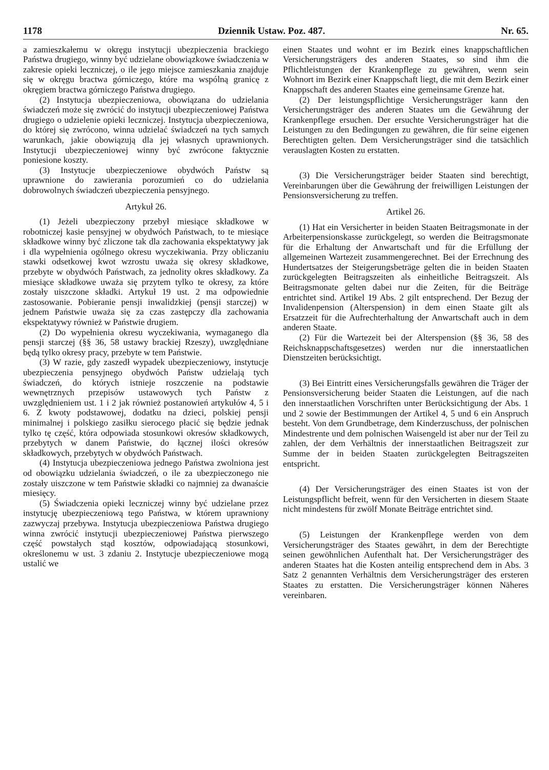1178 Dziennik Ustaw. Poz. 487. Nr. 65.
a zamieszkałemu w okręgu instytucji ubezpieczenia brackiego Państwa drugiego, winny być udzielane obowiązkowe świadczenia w zakresie opieki leczniczej, o ile jego miejsce zamieszkania znajduje się w okręgu bractwa górniczego, które ma wspólną granicę z okręgiem bractwa górniczego Państwa drugiego.
(2) Instytucja ubezpieczeniowa, obowiązana do udzielania świadczeń może się zwrócić do instytucji ubezpieczeniowej Państwa drugiego o udzielenie opieki leczniczej. Instytucja ubezpieczeniowa, do której się zwrócono, winna udzielać świadczeń na tych samych warunkach, jakie obowiązują dla jej własnych uprawnionych. Instytucji ubezpieczeniowej winny być zwrócone faktycznie poniesione koszty.
(3) Instytucje ubezpieczeniowe obydwóch Państw są uprawnione do zawierania porozumień co do udzielania dobrowolnych świadczeń ubezpieczenia pensyjnego.
Artykuł 26.
(1) Jeżeli ubezpieczony przebył miesiące składkowe w robotniczej kasie pensyjnej w obydwóch Państwach, to te miesiące składkowe winny być zliczone tak dla zachowania ekspektatywy jak i dla wypełnienia ogólnego okresu wyczekiwania. Przy obliczaniu stawki odsetkowej kwot wzrostu uważa się okresy składkowe, przebyte w obydwóch Państwach, za jednolity okres składkowy. Za miesiące składkowe uważa się przytem tylko te okresy, za które zostały uiszczone składki. Artykuł 19 ust. 2 ma odpowiednie zastosowanie. Pobieranie pensji inwalidzkiej (pensji starczej) w jednem Państwie uważa się za czas zastępczy dla zachowania ekspektatywy również w Państwie drugiem.
(2) Do wypełnienia okresu wyczekiwania, wymaganego dla pensji starczej (§§ 36, 58 ustawy brackiej Rzeszy), uwzględniane będą tylko okresy pracy, przebyte w tem Państwie.
(3) W razie, gdy zaszedł wypadek ubezpieczeniowy, instytucje ubezpieczenia pensyjnego obydwóch Państw udzielają tych świadczeń, do których istnieje roszczenie na podstawie wewnętrznych przepisów ustawowych tych Państw z uwzględnieniem ust. 1 i 2 jak również postanowień artykułów 4, 5 i 6. Z kwoty podstawowej, dodatku na dzieci, polskiej pensji minimalnej i polskiego zasiłku sierocego płacić się będzie jednak tylko tę część, która odpowiada stosunkowi okresów składkowych, przebytych w danem Państwie, do łącznej ilości okresów składkowych, przebytych w obydwóch Państwach.
(4) Instytucja ubezpieczeniowa jednego Państwa zwolniona jest od obowiązku udzielania świadczeń, o ile za ubezpieczonego nie zostały uiszczone w tem Państwie składki co najmniej za dwanaście miesięcy.
(5) Świadczenia opieki leczniczej winny być udzielane przez instytucję ubezpieczeniową tego Państwa, w którem uprawniony zazwyczaj przebywa. Instytucja ubezpieczeniowa Państwa drugiego winna zwrócić instytucji ubezpieczeniowej Państwa pierwszego część powstałych stąd kosztów, odpowiadającą stosunkowi, określonemu w ust. 3 zdaniu 2. Instytucje ubezpieczeniowe mogą ustalić we
einen Staates und wohnt er im Bezirk eines knappschaftlichen Versicherungsträgers des anderen Staates, so sind ihm die Pflichtleistungen der Krankenpflege zu gewähren, wenn sein Wohnort im Bezirk einer Knappschaft liegt, die mit dem Bezirk einer Knappschaft des anderen Staates eine gemeinsame Grenze hat.
(2) Der leistungspflichtige Versicherungsträger kann den Versicherungsträger des anderen Staates um die Gewährung der Krankenpflege ersuchen. Der ersuchte Versicherungsträger hat die Leistungen zu den Bedingungen zu gewähren, die für seine eigenen Berechtigten gelten. Dem Versicherungsträger sind die tatsächlich verauslagten Kosten zu erstatten.
(3) Die Versicherungsträger beider Staaten sind berechtigt, Vereinbarungen über die Gewährung der freiwilligen Leistungen der Pensionsversicherung zu treffen.
Artikel 26.
(1) Hat ein Versicherter in beiden Staaten Beitragsmonate in der Arbeiterpensionskasse zurückgelegt, so werden die Beitragsmonate für die Erhaltung der Anwartschaft und für die Erfüllung der allgemeinen Wartezeit zusammengerechnet. Bei der Errechnung des Hundertsatzes der Steigerungsbeträge gelten die in beiden Staaten zurückgelegten Beitragszeiten als einheitliche Beitragszeit. Als Beitragsmonate gelten dabei nur die Zeiten, für die Beiträge entrichtet sind. Artikel 19 Abs. 2 gilt entsprechend. Der Bezug der Invalidenpension (Alterspension) in dem einen Staate gilt als Ersatzzeit für die Aufrechterhaltung der Anwartschaft auch in dem anderen Staate.
(2) Für die Wartezeit bei der Alterspension (§§ 36, 58 des Reichsknappschaftsgesetzes) werden nur die innerstaatlichen Dienstzeiten berücksichtigt.
(3) Bei Eintritt eines Versicherungsfalls gewähren die Träger der Pensionsversicherung beider Staaten die Leistungen, auf die nach den innerstaatlichen Vorschriften unter Berücksichtigung der Abs. 1 und 2 sowie der Bestimmungen der Artikel 4, 5 und 6 ein Anspruch besteht. Von dem Grundbetrage, dem Kinderzuschuss, der polnischen Mindestrente und dem polnischen Waisengeld ist aber nur der Teil zu zahlen, der dem Verhältnis der innerstaatlichen Beitragszeit zur Summe der in beiden Staaten zurückgelegten Beitragszeiten entspricht.
(4) Der Versicherungsträger des einen Staates ist von der Leistungspflicht befreit, wenn für den Versicherten in diesem Staate nicht mindestens für zwölf Monate Beiträge entrichtet sind.
(5) Leistungen der Krankenpflege werden von dem Versicherungsträger des Staates gewährt, in dem der Berechtigte seinen gewöhnlichen Aufenthalt hat. Der Versicherungsträger des anderen Staates hat die Kosten anteilig entsprechend dem in Abs. 3 Satz 2 genannten Verhältnis dem Versicherungsträger des ersteren Staates zu erstatten. Die Versicherungsträger können Näheres vereinbaren.